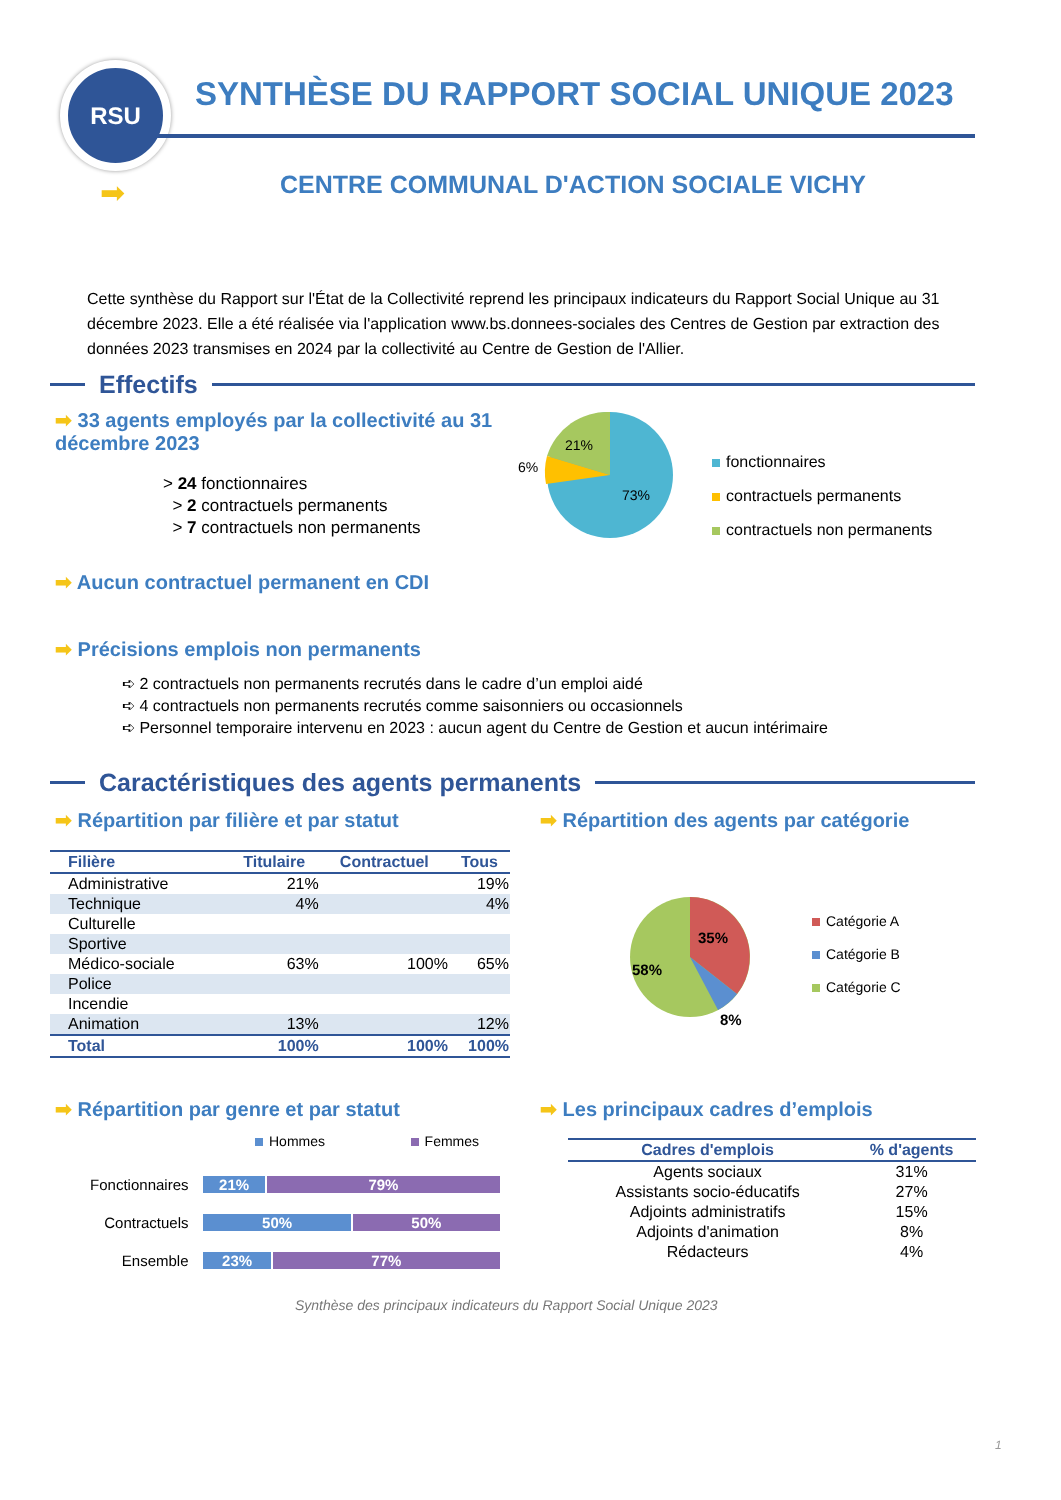RSU
SYNTHÈSE DU RAPPORT SOCIAL UNIQUE 2023
➡
CENTRE COMMUNAL D'ACTION SOCIALE VICHY
Cette synthèse du Rapport sur l'État de la Collectivité reprend les principaux indicateurs du Rapport Social Unique au 31 décembre 2023. Elle a été réalisée via l'application www.bs.donnees-sociales des Centres de Gestion par extraction des données 2023 transmises en 2024 par la collectivité au Centre de Gestion de l'Allier.
Effectifs
➡ 33 agents employés par la collectivité au 31 décembre 2023
> 24 fonctionnaires
> 2 contractuels permanents
> 7 contractuels non permanents
21%
6%
73%
fonctionnaires
contractuels permanents
contractuels non permanents
➡ Aucun contractuel permanent en CDI
➡ Précisions emplois non permanents
➪ 2 contractuels non permanents recrutés dans le cadre d’un emploi aidé
➪ 4 contractuels non permanents recrutés comme saisonniers ou occasionnels
➪ Personnel temporaire intervenu en 2023 : aucun agent du Centre de Gestion et aucun intérimaire
Caractéristiques des agents permanents
➡ Répartition par filière et par statut
➡ Répartition des agents par catégorie
| Filière | Titulaire | Contractuel | Tous |
| --- | --- | --- | --- |
| Administrative | 21% | | 19% |
| Technique | 4% | | 4% |
| Culturelle | | | |
| Sportive | | | |
| Médico-sociale | 63% | 100% | 65% |
| Police | | | |
| Incendie | | | |
| Animation | 13% | | 12% |
| Total | 100% | 100% | 100% |
35%
58%
8%
Catégorie A
Catégorie B
Catégorie C
➡ Répartition par genre et par statut
➡ Les principaux cadres d’emplois
Hommes Femmes
Fonctionnaires 21% 79%
Contractuels 50% 50%
Ensemble 23% 77%
| Cadres d'emplois | % d'agents |
| --- | --- |
| Agents sociaux | 31% |
| Assistants socio-éducatifs | 27% |
| Adjoints administratifs | 15% |
| Adjoints d'animation | 8% |
| Rédacteurs | 4% |
Synthèse des principaux indicateurs du Rapport Social Unique 2023
1